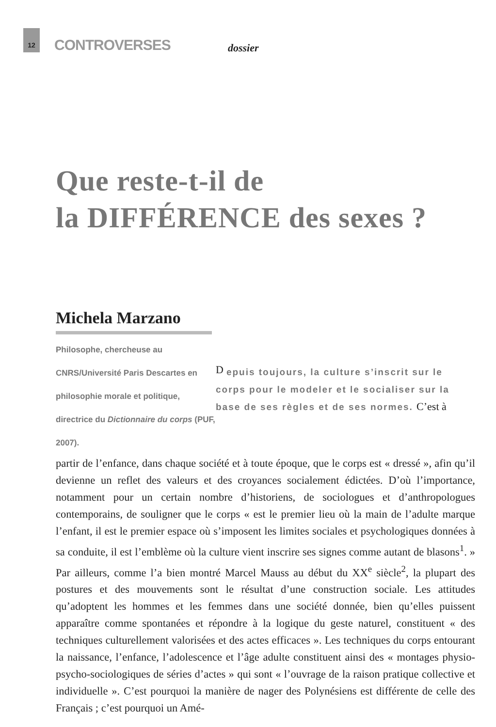12
CONTROVERSES dossier
Que reste-t-il de
la DIFFÉRENCE des sexes ?
Michela Marzano
Philosophe, chercheuse au CNRS/Université Paris Descartes en philosophie morale et politique, directrice du Dictionnaire du corps (PUF, 2007).
Depuis toujours, la culture s’inscrit sur le corps pour le modeler et le socialiser sur la base de ses règles et de ses normes. C’est à
partir de l’enfance, dans chaque société et à toute époque, que le corps est « dressé », afin qu’il devienne un reflet des valeurs et des croyances sociale­ment édictées. D’où l’importance, notamment pour un certain nombre d’his­toriens, de sociologues et d’anthropologues contemporains, de souligner que le corps « est le premier lieu où la main de l’adulte marque l’enfant, il est le pre­mier espace où s’imposent les limites sociales et psychologiques données à sa conduite, il est l’emblème où la culture vient inscrire ses signes comme autant de blasons<sup>1</sup>. » Par ailleurs, comme l’a bien montré Marcel Mauss au début du XX<sup>e</sup> siècle<sup>2</sup>, la plupart des postures et des mouvements sont le résultat d’une construction sociale. Les attitudes qu’adoptent les hommes et les femmes dans une société donnée, bien qu’elles puissent apparaître comme spontanées et répondre à la logique du geste naturel, constituent « des techniques culturel­lement valorisées et des actes efficaces ». Les techniques du corps entourant la naissance, l’enfance, l’adolescence et l’âge adulte constituent ainsi des « mon­tages physio-psycho-sociologiques de séries d’actes » qui sont « l’ouvrage de la raison pratique collective et individuelle ». C’est pourquoi la manière de nager des Polynésiens est différente de celle des Français ; c’est pourquoi un Amé-